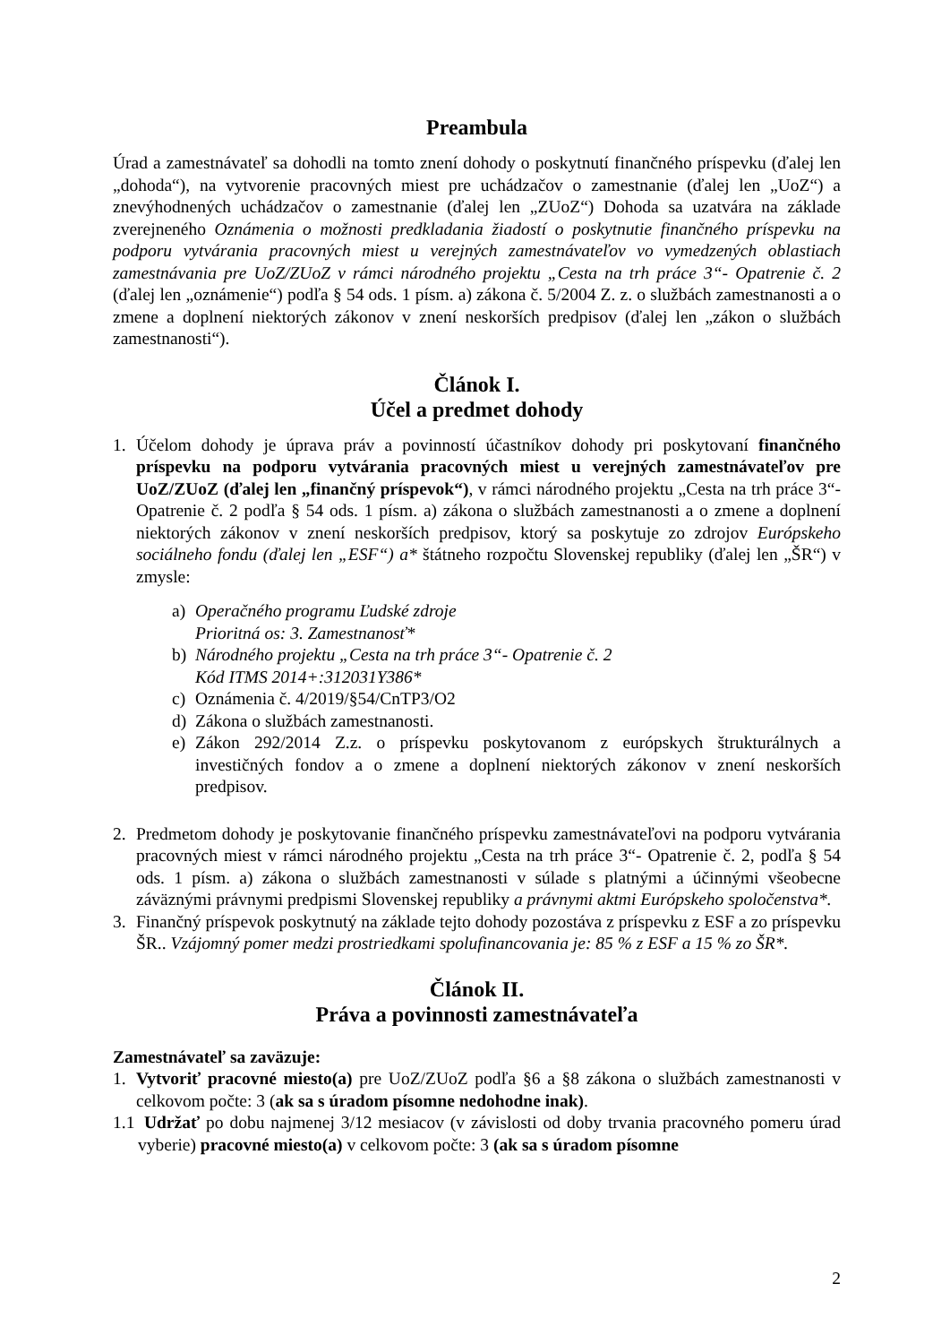Preambula
Úrad a zamestnávateľ sa dohodli na tomto znení dohody o poskytnutí finančného príspevku (ďalej len „dohoda“), na vytvorenie pracovných miest pre uchádzačov o zamestnanie (ďalej len „UoZ“) a znevýhodnených uchádzačov o zamestnanie (ďalej len „ZUoZ“) Dohoda sa uzatvára na základe zverejneného Oznámenia o možnosti predkladania žiadostí o poskytnutie finančného príspevku na podporu vytvárania pracovných miest u verejných zamestnávateľov vo vymedzených oblastiach zamestnávania pre UoZ/ZUoZ v rámci národného projektu „Cesta na trh práce 3“- Opatrenie č. 2 (ďalej len „oznámenie“) podľa § 54 ods. 1 písm. a) zákona č. 5/2004 Z. z. o službách zamestnanosti a o zmene a doplnení niektorých zákonov v znení neskorších predpisov (ďalej len „zákon o službách zamestnanosti“).
Článok I.
Účel a predmet dohody
1. Účelom dohody je úprava práv a povinností účastníkov dohody pri poskytovaní finančného príspevku na podporu vytvárania pracovných miest u verejných zamestnávateľov pre UoZ/ZUoZ (ďalej len „finančný príspevok“), v rámci národného projektu „Cesta na trh práce 3“- Opatrenie č. 2 podľa § 54 ods. 1 písm. a) zákona o službách zamestnanosti a o zmene a doplnení niektorých zákonov v znení neskorších predpisov, ktorý sa poskytuje zo zdrojov Európskeho sociálneho fondu (ďalej len „ESF“) a* štátneho rozpočtu Slovenskej republiky (ďalej len „ŠR“) v zmysle:
a) Operačného programu Ľudské zdroje
Prioritná os: 3. Zamestnanosť*
b) Národného projektu „Cesta na trh práce 3“- Opatrenie č. 2
Kód ITMS 2014+:312031Y386*
c) Oznámenia č. 4/2019/§54/CnTP3/O2
d) Zákona o službách zamestnanosti.
e) Zákon 292/2014 Z.z. o príspevku poskytovanom z európskych štrukturálnych a investičných fondov a o zmene a doplnení niektorých zákonov v znení neskorších predpisov.
2. Predmetom dohody je poskytovanie finančného príspevku zamestnávateľovi na podporu vytvárania pracovných miest v rámci národného projektu „Cesta na trh práce 3“- Opatrenie č. 2, podľa § 54 ods. 1 písm. a) zákona o službách zamestnanosti v súlade s platnými a účinnými všeobecne záväznými právnymi predpismi Slovenskej republiky a právnymi aktmi Európskeho spoločenstva*.
3. Finančný príspevok poskytnutý na základe tejto dohody pozostáva z príspevku z ESF a zo príspevku ŠR.. Vzájomný pomer medzi prostriedkami spolufinancovania je: 85 % z ESF a 15 % zo ŠR*.
Článok II.
Práva a povinnosti zamestnávateľa
Zamestnávateľ sa zaväzuje:
1. Vytvoriť pracovné miesto(a) pre UoZ/ZUoZ podľa §6 a §8 zákona o službách zamestnanosti v celkovom počte: 3 (ak sa s úradom písomne nedohodne inak).
1.1
Udržať po dobu najmenej 3/12 mesiacov (v závislosti od doby trvania pracovného pomeru úrad vyberie) pracovné miesto(a) v celkovom počte: 3 (ak sa s úradom písomne
2